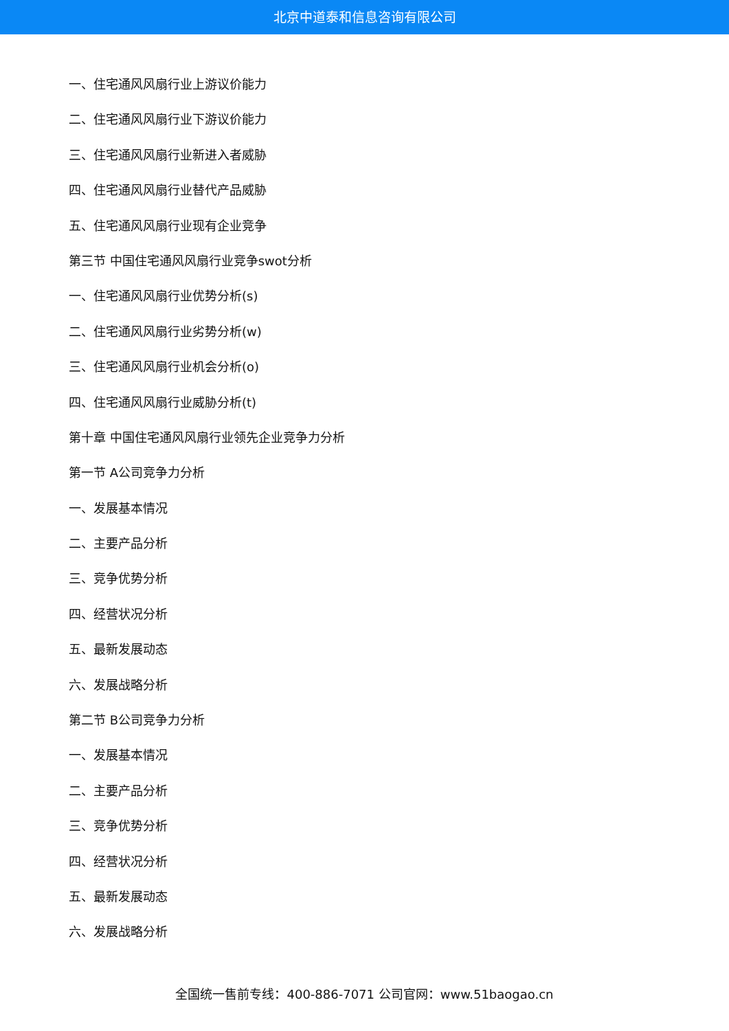北京中道泰和信息咨询有限公司
一、住宅通风风扇行业上游议价能力
二、住宅通风风扇行业下游议价能力
三、住宅通风风扇行业新进入者威胁
四、住宅通风风扇行业替代产品威胁
五、住宅通风风扇行业现有企业竞争
第三节 中国住宅通风风扇行业竞争swot分析
一、住宅通风风扇行业优势分析(s)
二、住宅通风风扇行业劣势分析(w)
三、住宅通风风扇行业机会分析(o)
四、住宅通风风扇行业威胁分析(t)
第十章 中国住宅通风风扇行业领先企业竞争力分析
第一节 A公司竞争力分析
一、发展基本情况
二、主要产品分析
三、竞争优势分析
四、经营状况分析
五、最新发展动态
六、发展战略分析
第二节 B公司竞争力分析
一、发展基本情况
二、主要产品分析
三、竞争优势分析
四、经营状况分析
五、最新发展动态
六、发展战略分析
全国统一售前专线：400-886-7071 公司官网：www.51baogao.cn